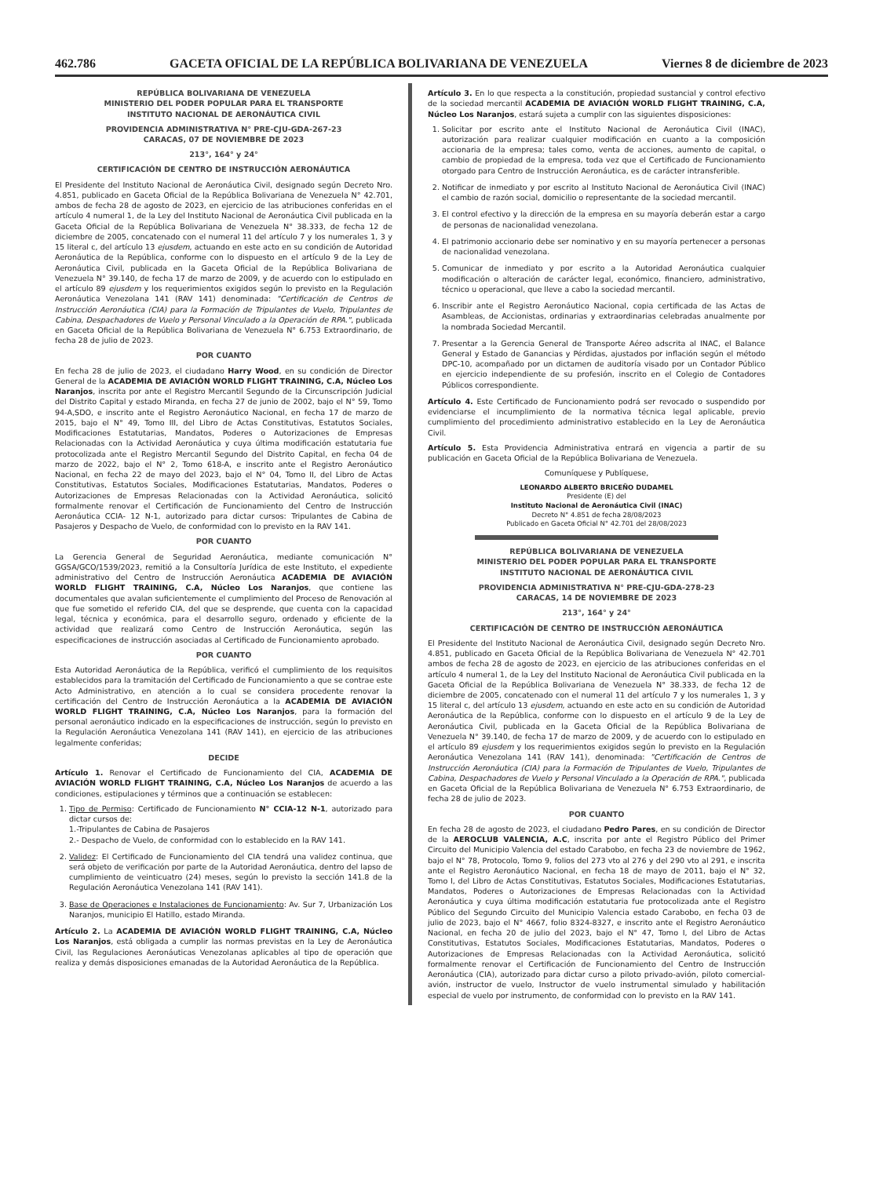462.786 GACETA OFICIAL DE LA REPÚBLICA BOLIVARIANA DE VENEZUELA Viernes 8 de diciembre de 2023
REPÚBLICA BOLIVARIANA DE VENEZUELA
MINISTERIO DEL PODER POPULAR PARA EL TRANSPORTE
INSTITUTO NACIONAL DE AERONÁUTICA CIVIL
PROVIDENCIA ADMINISTRATIVA N° PRE-CJU-GDA-267-23
CARACAS, 07 DE NOVIEMBRE DE 2023
213°, 164° y 24°
CERTIFICACIÓN DE CENTRO DE INSTRUCCIÓN AERONÁUTICA
El Presidente del Instituto Nacional de Aeronáutica Civil, designado según Decreto Nro. 4.851, publicado en Gaceta Oficial de la República Bolivariana de Venezuela N° 42.701, ambos de fecha 28 de agosto de 2023, en ejercicio de las atribuciones conferidas en el artículo 4 numeral 1, de la Ley del Instituto Nacional de Aeronáutica Civil publicada en la Gaceta Oficial de la República Bolivariana de Venezuela N° 38.333, de fecha 12 de diciembre de 2005, concatenado con el numeral 11 del artículo 7 y los numerales 1, 3 y 15 literal c, del artículo 13 ejusdem, actuando en este acto en su condición de Autoridad Aeronáutica de la República, conforme con lo dispuesto en el artículo 9 de la Ley de Aeronáutica Civil, publicada en la Gaceta Oficial de la República Bolivariana de Venezuela N° 39.140, de fecha 17 de marzo de 2009, y de acuerdo con lo estipulado en el artículo 89 ejusdem y los requerimientos exigidos según lo previsto en la Regulación Aeronáutica Venezolana 141 (RAV 141) denominada: "Certificación de Centros de Instrucción Aeronáutica (CIA) para la Formación de Tripulantes de Vuelo, Tripulantes de Cabina, Despachadores de Vuelo y Personal Vinculado a la Operación de RPA.", publicada en Gaceta Oficial de la República Bolivariana de Venezuela N° 6.753 Extraordinario, de fecha 28 de julio de 2023.
POR CUANTO
En fecha 28 de julio de 2023, el ciudadano Harry Wood, en su condición de Director General de la ACADEMIA DE AVIACIÓN WORLD FLIGHT TRAINING, C.A, Núcleo Los Naranjos, inscrita por ante el Registro Mercantil Segundo de la Circunscripción Judicial del Distrito Capital y estado Miranda, en fecha 27 de junio de 2002, bajo el N° 59, Tomo 94-A,SDO, e inscrito ante el Registro Aeronáutico Nacional, en fecha 17 de marzo de 2015, bajo el N° 49, Tomo III, del Libro de Actas Constitutivas, Estatutos Sociales, Modificaciones Estatutarias, Mandatos, Poderes o Autorizaciones de Empresas Relacionadas con la Actividad Aeronáutica y cuya última modificación estatutaria fue protocolizada ante el Registro Mercantil Segundo del Distrito Capital, en fecha 04 de marzo de 2022, bajo el N° 2, Tomo 618-A, e inscrito ante el Registro Aeronáutico Nacional, en fecha 22 de mayo del 2023, bajo el N° 04, Tomo II, del Libro de Actas Constitutivas, Estatutos Sociales, Modificaciones Estatutarias, Mandatos, Poderes o Autorizaciones de Empresas Relacionadas con la Actividad Aeronáutica, solicitó formalmente renovar el Certificación de Funcionamiento del Centro de Instrucción Aeronáutica CCIA- 12 N-1, autorizado para dictar cursos: Tripulantes de Cabina de Pasajeros y Despacho de Vuelo, de conformidad con lo previsto en la RAV 141.
POR CUANTO
La Gerencia General de Seguridad Aeronáutica, mediante comunicación N° GGSA/GCO/1539/2023, remitió a la Consultoría Jurídica de este Instituto, el expediente administrativo del Centro de Instrucción Aeronáutica ACADEMIA DE AVIACIÓN WORLD FLIGHT TRAINING, C.A, Núcleo Los Naranjos, que contiene las documentales que avalan suficientemente el cumplimiento del Proceso de Renovación al que fue sometido el referido CIA, del que se desprende, que cuenta con la capacidad legal, técnica y económica, para el desarrollo seguro, ordenado y eficiente de la actividad que realizará como Centro de Instrucción Aeronáutica, según las especificaciones de instrucción asociadas al Certificado de Funcionamiento aprobado.
POR CUANTO
Esta Autoridad Aeronáutica de la República, verificó el cumplimiento de los requisitos establecidos para la tramitación del Certificado de Funcionamiento a que se contrae este Acto Administrativo, en atención a lo cual se considera procedente renovar la certificación del Centro de Instrucción Aeronáutica a la ACADEMIA DE AVIACIÓN WORLD FLIGHT TRAINING, C.A, Núcleo Los Naranjos, para la formación del personal aeronáutico indicado en la especificaciones de instrucción, según lo previsto en la Regulación Aeronáutica Venezolana 141 (RAV 141), en ejercicio de las atribuciones legalmente conferidas;
DECIDE
Artículo 1. Renovar el Certificado de Funcionamiento del CIA, ACADEMIA DE AVIACIÓN WORLD FLIGHT TRAINING, C.A, Núcleo Los Naranjos de acuerdo a las condiciones, estipulaciones y términos que a continuación se establecen:
1. Tipo de Permiso: Certificado de Funcionamiento N° CCIA-12 N-1, autorizado para dictar cursos de:
1.-Tripulantes de Cabina de Pasajeros
2.- Despacho de Vuelo, de conformidad con lo establecido en la RAV 141.
2. Validez: El Certificado de Funcionamiento del CIA tendrá una validez continua, que será objeto de verificación por parte de la Autoridad Aeronáutica, dentro del lapso de cumplimiento de veinticuatro (24) meses, según lo previsto la sección 141.8 de la Regulación Aeronáutica Venezolana 141 (RAV 141).
3. Base de Operaciones e Instalaciones de Funcionamiento: Av. Sur 7, Urbanización Los Naranjos, municipio El Hatillo, estado Miranda.
Artículo 2. La ACADEMIA DE AVIACIÓN WORLD FLIGHT TRAINING, C.A, Núcleo Los Naranjos, está obligada a cumplir las normas previstas en la Ley de Aeronáutica Civil, las Regulaciones Aeronáuticas Venezolanas aplicables al tipo de operación que realiza y demás disposiciones emanadas de la Autoridad Aeronáutica de la República.
Artículo 3. En lo que respecta a la constitución, propiedad sustancial y control efectivo de la sociedad mercantil ACADEMIA DE AVIACIÓN WORLD FLIGHT TRAINING, C.A, Núcleo Los Naranjos, estará sujeta a cumplir con las siguientes disposiciones:
1. Solicitar por escrito ante el Instituto Nacional de Aeronáutica Civil (INAC), autorización para realizar cualquier modificación en cuanto a la composición accionaria de la empresa; tales como, venta de acciones, aumento de capital, o cambio de propiedad de la empresa, toda vez que el Certificado de Funcionamiento otorgado para Centro de Instrucción Aeronáutica, es de carácter intransferible.
2. Notificar de inmediato y por escrito al Instituto Nacional de Aeronáutica Civil (INAC) el cambio de razón social, domicilio o representante de la sociedad mercantil.
3. El control efectivo y la dirección de la empresa en su mayoría deberán estar a cargo de personas de nacionalidad venezolana.
4. El patrimonio accionario debe ser nominativo y en su mayoría pertenecer a personas de nacionalidad venezolana.
5. Comunicar de inmediato y por escrito a la Autoridad Aeronáutica cualquier modificación o alteración de carácter legal, económico, financiero, administrativo, técnico u operacional, que lleve a cabo la sociedad mercantil.
6. Inscribir ante el Registro Aeronáutico Nacional, copia certificada de las Actas de Asambleas, de Accionistas, ordinarias y extraordinarias celebradas anualmente por la nombrada Sociedad Mercantil.
7. Presentar a la Gerencia General de Transporte Aéreo adscrita al INAC, el Balance General y Estado de Ganancias y Pérdidas, ajustados por inflación según el método DPC-10, acompañado por un dictamen de auditoría visado por un Contador Público en ejercicio independiente de su profesión, inscrito en el Colegio de Contadores Públicos correspondiente.
Artículo 4. Este Certificado de Funcionamiento podrá ser revocado o suspendido por evidenciarse el incumplimiento de la normativa técnica legal aplicable, previo cumplimiento del procedimiento administrativo establecido en la Ley de Aeronáutica Civil.
Artículo 5. Esta Providencia Administrativa entrará en vigencia a partir de su publicación en Gaceta Oficial de la República Bolivariana de Venezuela.
Comuníquese y Publíquese,
LEONARDO ALBERTO BRICEÑO DUDAMEL
Presidente (E) del
Instituto Nacional de Aeronáutica Civil (INAC)
Decreto N° 4.851 de fecha 28/08/2023
Publicado en Gaceta Oficial N° 42.701 del 28/08/2023
REPÚBLICA BOLIVARIANA DE VENEZUELA
MINISTERIO DEL PODER POPULAR PARA EL TRANSPORTE
INSTITUTO NACIONAL DE AERONÁUTICA CIVIL
PROVIDENCIA ADMINISTRATIVA N° PRE-CJU-GDA-278-23
CARACAS, 14 DE NOVIEMBRE DE 2023
213°, 164° y 24°
CERTIFICACIÓN DE CENTRO DE INSTRUCCIÓN AERONÁUTICA
El Presidente del Instituto Nacional de Aeronáutica Civil, designado según Decreto Nro. 4.851, publicado en Gaceta Oficial de la República Bolivariana de Venezuela N° 42.701 ambos de fecha 28 de agosto de 2023, en ejercicio de las atribuciones conferidas en el artículo 4 numeral 1, de la Ley del Instituto Nacional de Aeronáutica Civil publicada en la Gaceta Oficial de la República Bolivariana de Venezuela N° 38.333, de fecha 12 de diciembre de 2005, concatenado con el numeral 11 del artículo 7 y los numerales 1, 3 y 15 literal c, del artículo 13 ejusdem, actuando en este acto en su condición de Autoridad Aeronáutica de la República, conforme con lo dispuesto en el artículo 9 de la Ley de Aeronáutica Civil, publicada en la Gaceta Oficial de la República Bolivariana de Venezuela N° 39.140, de fecha 17 de marzo de 2009, y de acuerdo con lo estipulado en el artículo 89 ejusdem y los requerimientos exigidos según lo previsto en la Regulación Aeronáutica Venezolana 141 (RAV 141), denominada: "Certificación de Centros de Instrucción Aeronáutica (CIA) para la Formación de Tripulantes de Vuelo, Tripulantes de Cabina, Despachadores de Vuelo y Personal Vinculado a la Operación de RPA.", publicada en Gaceta Oficial de la República Bolivariana de Venezuela N° 6.753 Extraordinario, de fecha 28 de julio de 2023.
POR CUANTO
En fecha 28 de agosto de 2023, el ciudadano Pedro Pares, en su condición de Director de la AEROCLUB VALENCIA, A.C, inscrita por ante el Registro Público del Primer Circuito del Municipio Valencia del estado Carabobo, en fecha 23 de noviembre de 1962, bajo el N° 78, Protocolo, Tomo 9, folios del 273 vto al 276 y del 290 vto al 291, e inscrita ante el Registro Aeronáutico Nacional, en fecha 18 de mayo de 2011, bajo el N° 32, Tomo I, del Libro de Actas Constitutivas, Estatutos Sociales, Modificaciones Estatutarias, Mandatos, Poderes o Autorizaciones de Empresas Relacionadas con la Actividad Aeronáutica y cuya última modificación estatutaria fue protocolizada ante el Registro Público del Segundo Circuito del Municipio Valencia estado Carabobo, en fecha 03 de julio de 2023, bajo el N° 4667, folio 8324-8327, e inscrito ante el Registro Aeronáutico Nacional, en fecha 20 de julio del 2023, bajo el N° 47, Tomo I, del Libro de Actas Constitutivas, Estatutos Sociales, Modificaciones Estatutarias, Mandatos, Poderes o Autorizaciones de Empresas Relacionadas con la Actividad Aeronáutica, solicitó formalmente renovar el Certificación de Funcionamiento del Centro de Instrucción Aeronáutica (CIA), autorizado para dictar curso a piloto privado-avión, piloto comercial-avión, instructor de vuelo, Instructor de vuelo instrumental simulado y habilitación especial de vuelo por instrumento, de conformidad con lo previsto en la RAV 141.